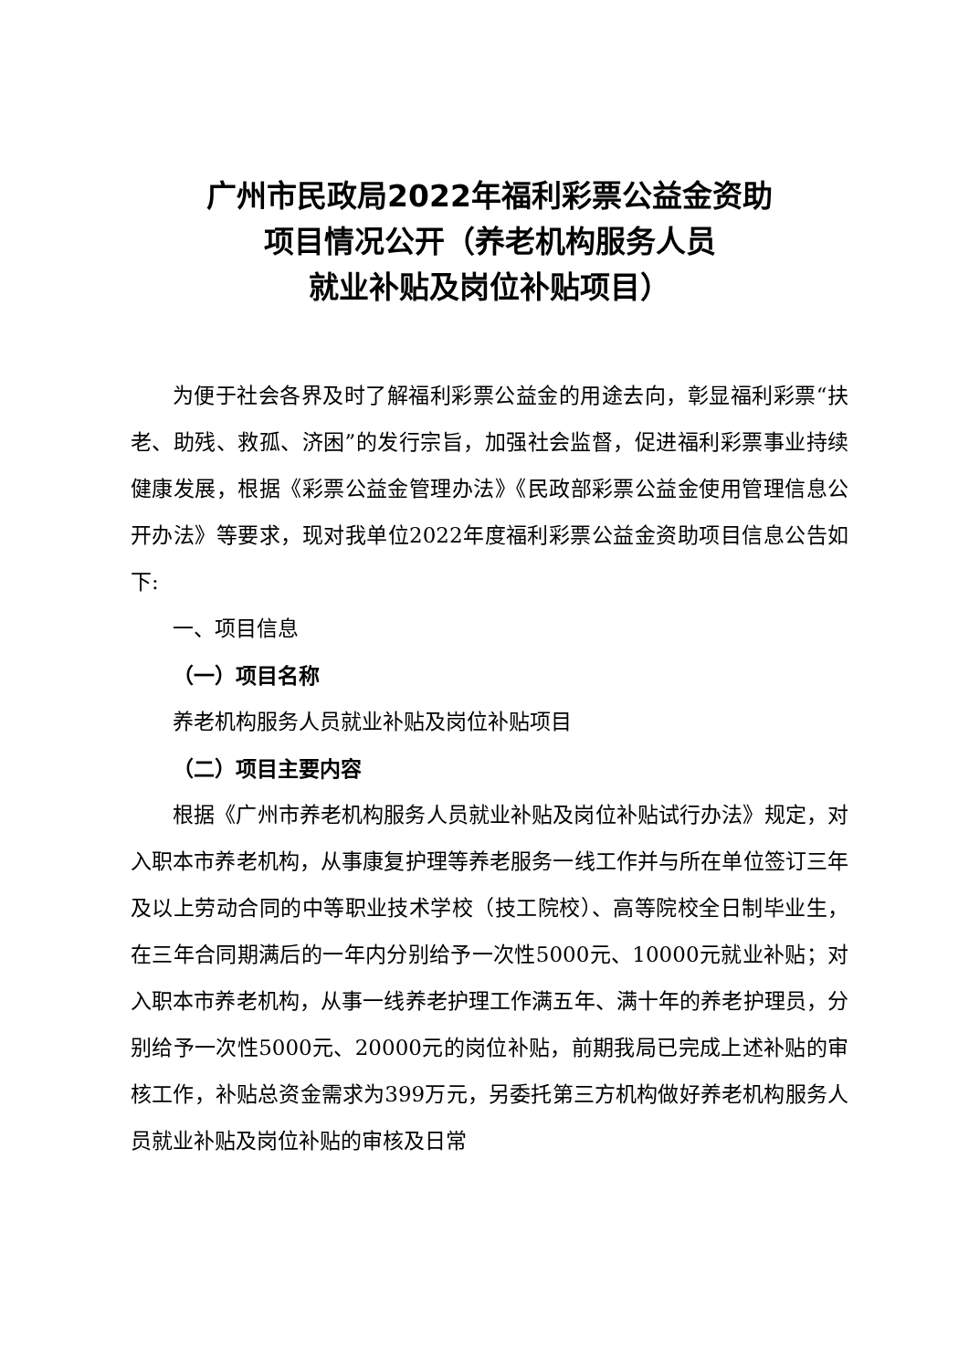广州市民政局2022年福利彩票公益金资助
项目情况公开（养老机构服务人员
就业补贴及岗位补贴项目）
为便于社会各界及时了解福利彩票公益金的用途去向，彰显福利彩票“扶老、助残、救孤、济困”的发行宗旨，加强社会监督，促进福利彩票事业持续健康发展，根据《彩票公益金管理办法》《民政部彩票公益金使用管理信息公开办法》等要求，现对我单位2022年度福利彩票公益金资助项目信息公告如下:
一、项目信息
（一）项目名称
养老机构服务人员就业补贴及岗位补贴项目
（二）项目主要内容
根据《广州市养老机构服务人员就业补贴及岗位补贴试行办法》规定，对入职本市养老机构，从事康复护理等养老服务一线工作并与所在单位签订三年及以上劳动合同的中等职业技术学校（技工院校）、高等院校全日制毕业生，在三年合同期满后的一年内分别给予一次性5000元、10000元就业补贴；对入职本市养老机构，从事一线养老护理工作满五年、满十年的养老护理员，分别给予一次性5000元、20000元的岗位补贴，前期我局已完成上述补贴的审核工作，补贴总资金需求为399万元，另委托第三方机构做好养老机构服务人员就业补贴及岗位补贴的审核及日常